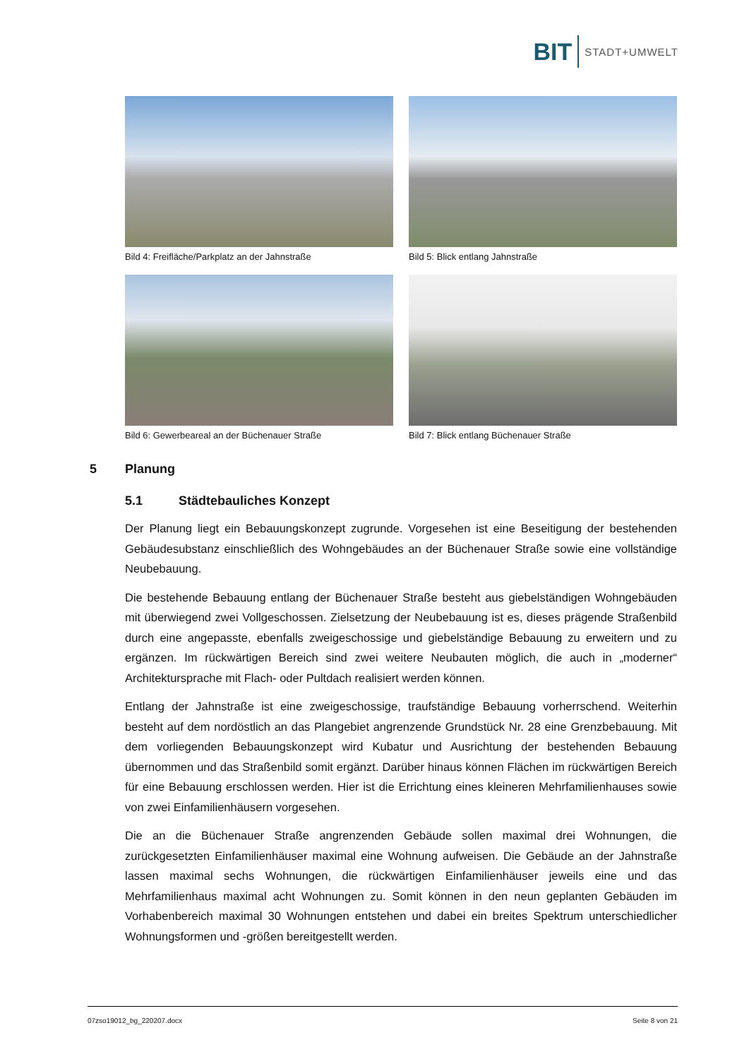BIT STADT+UMWELT
Bild 4: Freifläche/Parkplatz an der Jahnstraße
Bild 5: Blick entlang Jahnstraße
Bild 6: Gewerbeareal an der Büchenauer Straße
Bild 7: Blick entlang Büchenauer Straße
5 Planung
5.1 Städtebauliches Konzept
Der Planung liegt ein Bebauungskonzept zugrunde. Vorgesehen ist eine Beseitigung der bestehenden Gebäudesubstanz einschließlich des Wohngebäudes an der Büchenauer Straße sowie eine vollständige Neubebauung.
Die bestehende Bebauung entlang der Büchenauer Straße besteht aus giebelständigen Wohngebäuden mit überwiegend zwei Vollgeschossen. Zielsetzung der Neubebauung ist es, dieses prägende Straßenbild durch eine angepasste, ebenfalls zweigeschossige und giebelständige Bebauung zu erweitern und zu ergänzen. Im rückwärtigen Bereich sind zwei weitere Neubauten möglich, die auch in „moderner“ Architektursprache mit Flach- oder Pultdach realisiert werden können.
Entlang der Jahnstraße ist eine zweigeschossige, traufständige Bebauung vorherrschend. Weiterhin besteht auf dem nordöstlich an das Plangebiet angrenzende Grundstück Nr. 28 eine Grenzbebauung. Mit dem vorliegenden Bebauungskonzept wird Kubatur und Ausrichtung der bestehenden Bebauung übernommen und das Straßenbild somit ergänzt. Darüber hinaus können Flächen im rückwärtigen Bereich für eine Bebauung erschlossen werden. Hier ist die Errichtung eines kleineren Mehrfamilienhauses sowie von zwei Einfamilienhäusern vorgesehen.
Die an die Büchenauer Straße angrenzenden Gebäude sollen maximal drei Wohnungen, die zurückgesetzten Einfamilienhäuser maximal eine Wohnung aufweisen. Die Gebäude an der Jahnstraße lassen maximal sechs Wohnungen, die rückwärtigen Einfamilienhäuser jeweils eine und das Mehrfamilienhaus maximal acht Wohnungen zu. Somit können in den neun geplanten Gebäuden im Vorhabenbereich maximal 30 Wohnungen entstehen und dabei ein breites Spektrum unterschiedlicher Wohnungsformen und -größen bereitgestellt werden.
07zso19012_bg_220207.docx Seite 8 von 21